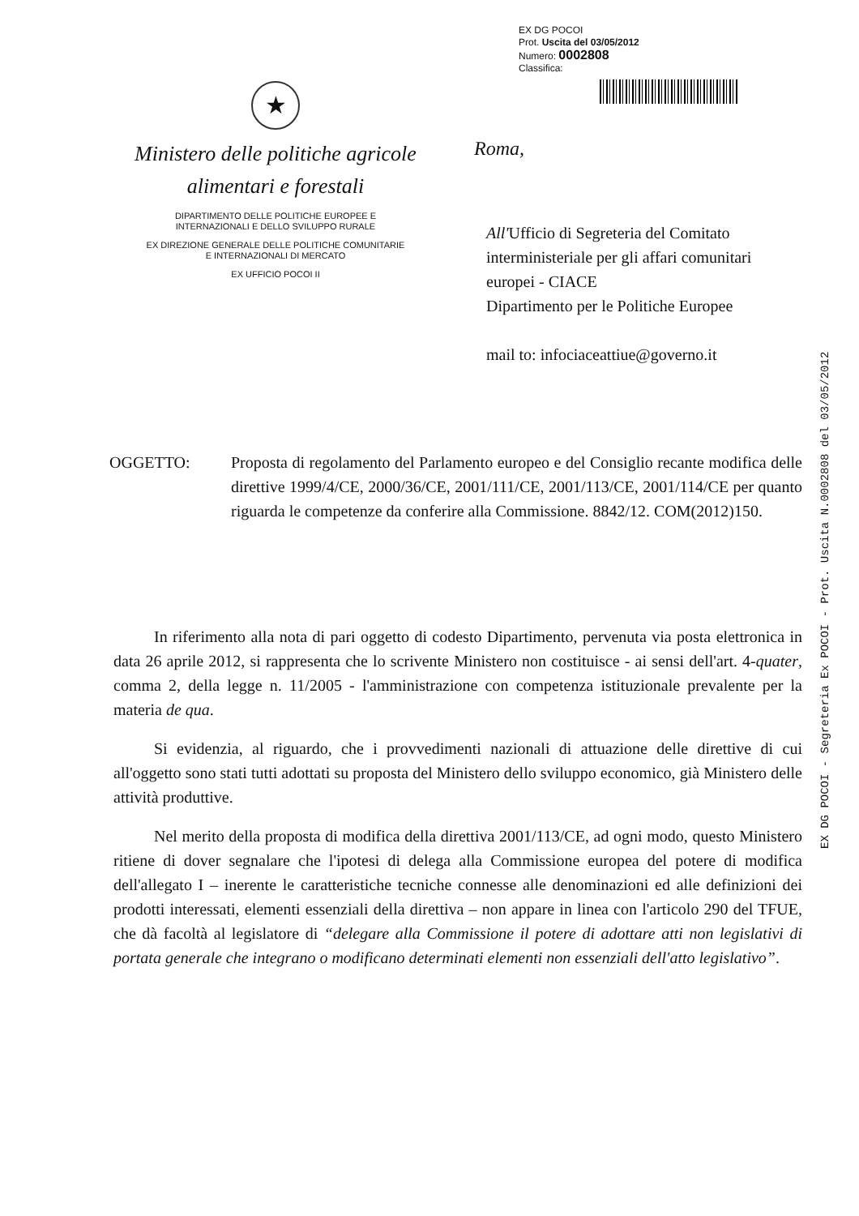EX DG POCOI
Prot. Uscita del 03/05/2012
Numero: 0002808
Classifica:
★
Ministero delle politiche agricole
alimentari e forestali
DIPARTIMENTO DELLE POLITICHE EUROPEE E
INTERNAZIONALI E DELLO SVILUPPO RURALE
EX DIREZIONE GENERALE DELLE POLITICHE COMUNITARIE
E INTERNAZIONALI DI MERCATO
EX UFFICIO POCOI II
Roma,
All'Ufficio di Segreteria del Comitato interministeriale per gli affari comunitari europei - CIACE
Dipartimento per le Politiche Europee
mail to: infociaceattiue@governo.it
EX DG POCOI - Segreteria Ex POCOI - Prot. Uscita N.0002808 del 03/05/2012
OGGETTO: Proposta di regolamento del Parlamento europeo e del Consiglio recante modifica delle direttive 1999/4/CE, 2000/36/CE, 2001/111/CE, 2001/113/CE, 2001/114/CE per quanto riguarda le competenze da conferire alla Commissione. 8842/12. COM(2012)150.
In riferimento alla nota di pari oggetto di codesto Dipartimento, pervenuta via posta elettronica in data 26 aprile 2012, si rappresenta che lo scrivente Ministero non costituisce - ai sensi dell'art. 4-quater, comma 2, della legge n. 11/2005 - l'amministrazione con competenza istituzionale prevalente per la materia de qua.
Si evidenzia, al riguardo, che i provvedimenti nazionali di attuazione delle direttive di cui all'oggetto sono stati tutti adottati su proposta del Ministero dello sviluppo economico, già Ministero delle attività produttive.
Nel merito della proposta di modifica della direttiva 2001/113/CE, ad ogni modo, questo Ministero ritiene di dover segnalare che l'ipotesi di delega alla Commissione europea del potere di modifica dell'allegato I – inerente le caratteristiche tecniche connesse alle denominazioni ed alle definizioni dei prodotti interessati, elementi essenziali della direttiva – non appare in linea con l'articolo 290 del TFUE, che dà facoltà al legislatore di “delegare alla Commissione il potere di adottare atti non legislativi di portata generale che integrano o modificano determinati elementi non essenziali dell'atto legislativo”.